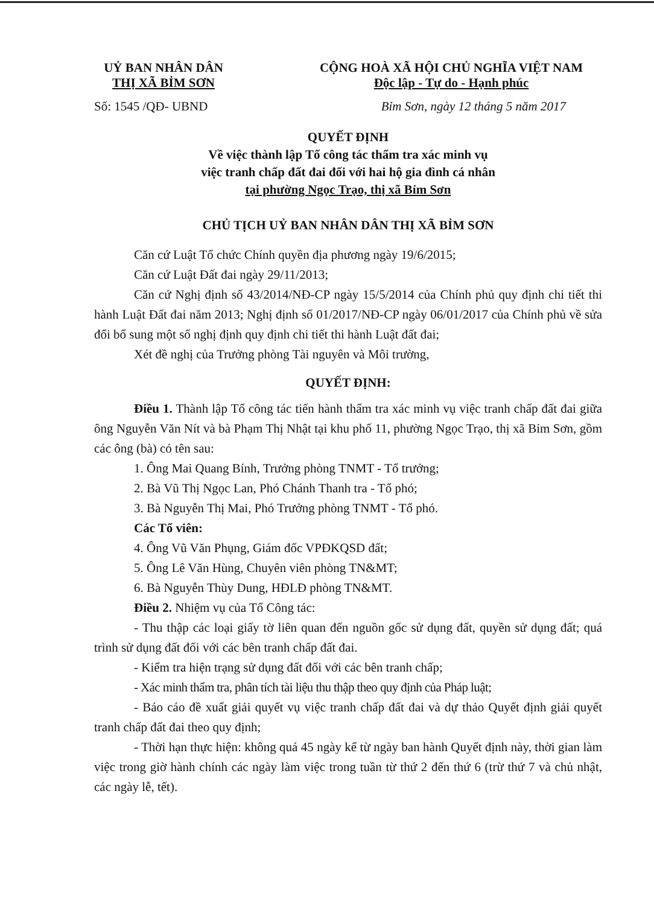UỶ BAN NHÂN DÂN
THỊ XÃ BỈM SƠN
CỘNG HOÀ XÃ HỘI CHỦ NGHĨA VIỆT NAM
Độc lập - Tự do - Hạnh phúc
Số: 1545 /QĐ- UBND Bỉm Sơn, ngày 12 tháng 5 năm 2017
QUYẾT ĐỊNH
Về việc thành lập Tổ công tác thẩm tra xác minh vụ
việc tranh chấp đất đai đối với hai hộ gia đình cá nhân
tại phường Ngọc Trạo, thị xã Bỉm Sơn
CHỦ TỊCH UỶ BAN NHÂN DÂN THỊ XÃ BỈM SƠN
Căn cứ Luật Tổ chức Chính quyền địa phương ngày 19/6/2015;
Căn cứ Luật Đất đai ngày 29/11/2013;
Căn cứ Nghị định số 43/2014/NĐ-CP ngày 15/5/2014 của Chính phủ quy định chi tiết thi hành Luật Đất đai năm 2013; Nghị định số 01/2017/NĐ-CP ngày 06/01/2017 của Chính phủ về sửa đổi bổ sung một số nghị định quy định chi tiết thi hành Luật đất đai;
Xét đề nghị của Trưởng phòng Tài nguyên và Môi trường,
QUYẾT ĐỊNH:
Điều 1. Thành lập Tổ công tác tiến hành thẩm tra xác minh vụ việc tranh chấp đất đai giữa ông Nguyễn Văn Nít và bà Phạm Thị Nhật tại khu phố 11, phường Ngọc Trạo, thị xã Bỉm Sơn, gồm các ông (bà) có tên sau:
1. Ông Mai Quang Bính, Trưởng phòng TNMT - Tổ trưởng;
2. Bà Vũ Thị Ngọc Lan, Phó Chánh Thanh tra - Tổ phó;
3. Bà Nguyễn Thị Mai, Phó Trưởng phòng TNMT - Tổ phó.
Các Tổ viên:
4. Ông Vũ Văn Phụng, Giám đốc VPĐKQSD đất;
5. Ông Lê Văn Hùng, Chuyên viên phòng TN&MT;
6. Bà Nguyễn Thùy Dung, HĐLĐ phòng TN&MT.
Điều 2. Nhiệm vụ của Tổ Công tác:
- Thu thập các loại giấy tờ liên quan đến nguồn gốc sử dụng đất, quyền sử dụng đất; quá trình sử dụng đất đối với các bên tranh chấp đất đai.
- Kiểm tra hiện trạng sử dụng đất đối với các bên tranh chấp;
- Xác minh thẩm tra, phân tích tài liệu thu thập theo quy định của Pháp luật;
- Báo cáo đề xuất giải quyết vụ việc tranh chấp đất đai và dự thảo Quyết định giải quyết tranh chấp đất đai theo quy định;
- Thời hạn thực hiện: không quá 45 ngày kể từ ngày ban hành Quyết định này, thời gian làm việc trong giờ hành chính các ngày làm việc trong tuần từ thứ 2 đến thứ 6 (trừ thứ 7 và chủ nhật, các ngày lễ, tết).